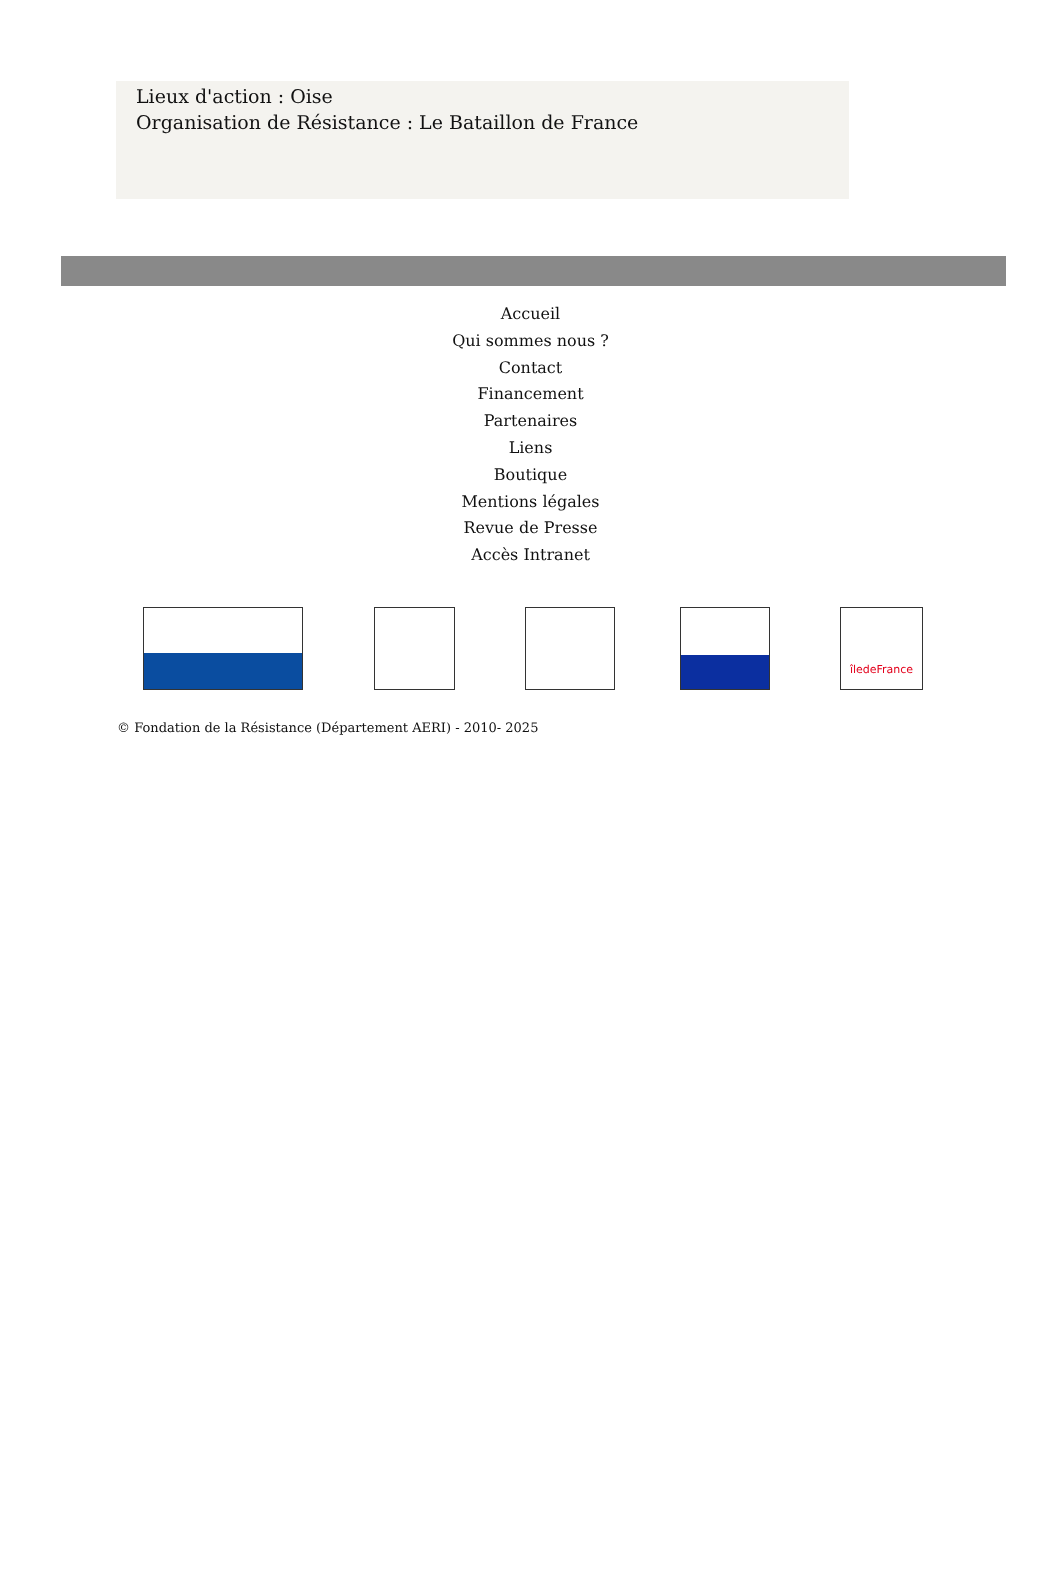Lieux d'action : Oise
Organisation de Résistance : Le Bataillon de France
Accueil
Qui sommes nous ?
Contact
Financement
Partenaires
Liens
Boutique
Mentions légales
Revue de Presse
Accès Intranet
îledeFrance
© Fondation de la Résistance (Département AERI) - 2010- 2025